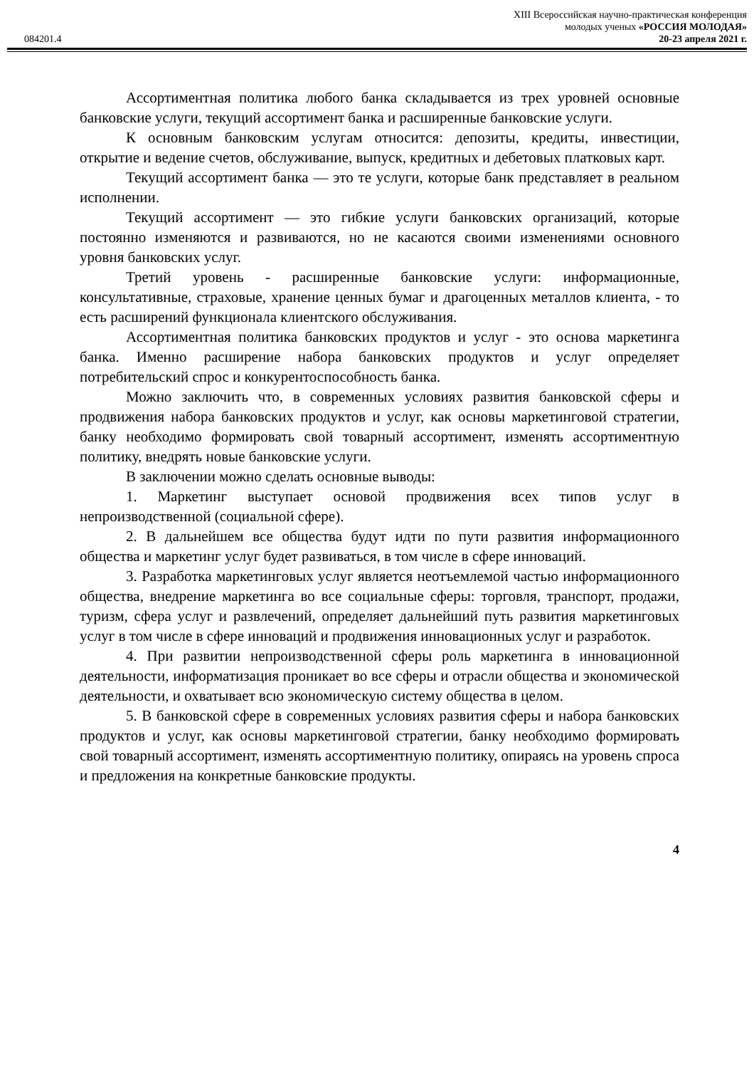XIII Всероссийская научно-практическая конференция
молодых ученых «РОССИЯ МОЛОДАЯ»
084201.4 20-23 апреля 2021 г.
Ассортиментная политика любого банка складывается из трех уровней основные банковские услуги, текущий ассортимент банка и расширенные банковские услуги.
К основным банковским услугам относится: депозиты, кредиты, инвестиции, открытие и ведение счетов, обслуживание, выпуск, кредитных и дебетовых платковых карт.
Текущий ассортимент банка — это те услуги, которые банк представляет в реальном исполнении.
Текущий ассортимент — это гибкие услуги банковских организаций, которые постоянно изменяются и развиваются, но не касаются своими изменениями основного уровня банковских услуг.
Третий уровень - расширенные банковские услуги: информационные, консультативные, страховые, хранение ценных бумаг и драгоценных металлов клиента, - то есть расширений функционала клиентского обслуживания.
Ассортиментная политика банковских продуктов и услуг - это основа маркетинга банка. Именно расширение набора банковских продуктов и услуг определяет потребительский спрос и конкурентоспособность банка.
Можно заключить что, в современных условиях развития банковской сферы и продвижения набора банковских продуктов и услуг, как основы маркетинговой стратегии, банку необходимо формировать свой товарный ассортимент, изменять ассортиментную политику, внедрять новые банковские услуги.
В заключении можно сделать основные выводы:
1. Маркетинг выступает основой продвижения всех типов услуг в непроизводственной (социальной сфере).
2. В дальнейшем все общества будут идти по пути развития информационного общества и маркетинг услуг будет развиваться, в том числе в сфере инноваций.
3. Разработка маркетинговых услуг является неотъемлемой частью информационного общества, внедрение маркетинга во все социальные сферы: торговля, транспорт, продажи, туризм, сфера услуг и развлечений, определяет дальнейший путь развития маркетинговых услуг в том числе в сфере инноваций и продвижения инновационных услуг и разработок.
4. При развитии непроизводственной сферы роль маркетинга в инновационной деятельности, информатизация проникает во все сферы и отрасли общества и экономической деятельности, и охватывает всю экономическую систему общества в целом.
5. В банковской сфере в современных условиях развития сферы и набора банковских продуктов и услуг, как основы маркетинговой стратегии, банку необходимо формировать свой товарный ассортимент, изменять ассортиментную политику, опираясь на уровень спроса и предложения на конкретные банковские продукты.
4